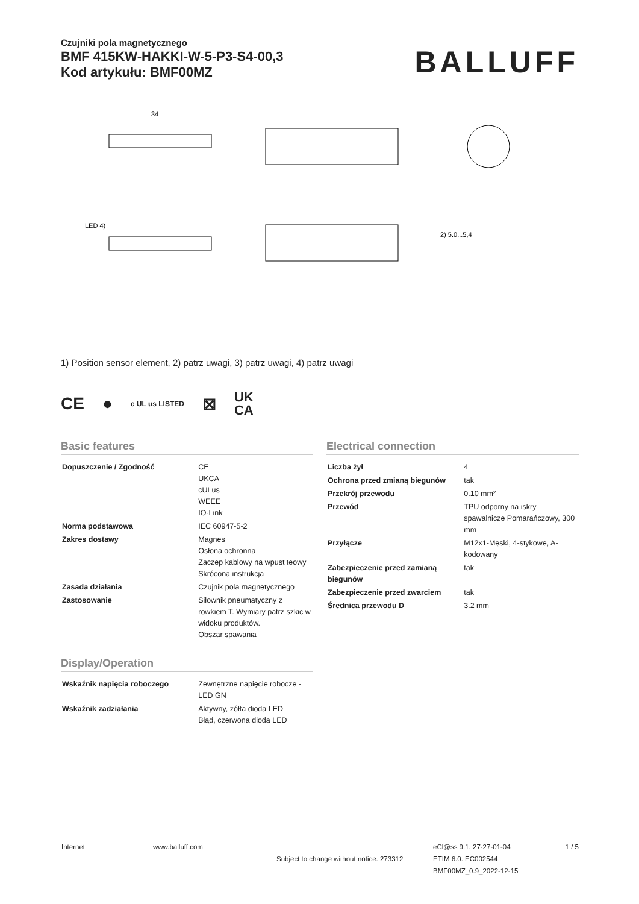Czujniki pola magnetycznego
BMF 415KW-HAKKI-W-5-P3-S4-00,3
Kod artykułu: BMF00MZ
BALLUFF
34
2) 5.0...5,4
LED 4)
1) Position sensor element, 2) patrz uwagi, 3) patrz uwagi, 4) patrz uwagi
CE ● c UL us LISTED ⊠ UK
CA
Basic features
| Dopuszczenie / Zgodność | CE UKCA cULus WEEE IO-Link |
| Norma podstawowa | IEC 60947-5-2 |
| Zakres dostawy | Magnes Osłona ochronna Zaczep kablowy na wpust teowy Skrócona instrukcja |
| Zasada działania | Czujnik pola magnetycznego |
| Zastosowanie | Siłownik pneumatyczny z rowkiem T. Wymiary patrz szkic w widoku produktów. Obszar spawania |
Display/Operation
| Wskaźnik napięcia roboczego | Zewnętrzne napięcie robocze - LED GN |
| Wskaźnik zadziałania | Aktywny, żółta dioda LED Błąd, czerwona dioda LED |
Electrical connection
| Liczba żył | 4 |
| Ochrona przed zmianą biegunów | tak |
| Przekrój przewodu | 0.10 mm² |
| Przewód | TPU odporny na iskry spawalnicze Pomarańczowy, 300 mm |
| Przyłącze | M12x1-Męski, 4-stykowe, A-kodowany |
| Zabezpieczenie przed zamianą biegunów | tak |
| Zabezpieczenie przed zwarciem | tak |
| Średnica przewodu D | 3.2 mm |
Internet www.balluff.com
Subject to change without notice: 273312
eCl@ss 9.1: 27-27-01-04
ETIM 6.0: EC002544
BMF00MZ_0.9_2022-12-15
1 / 5